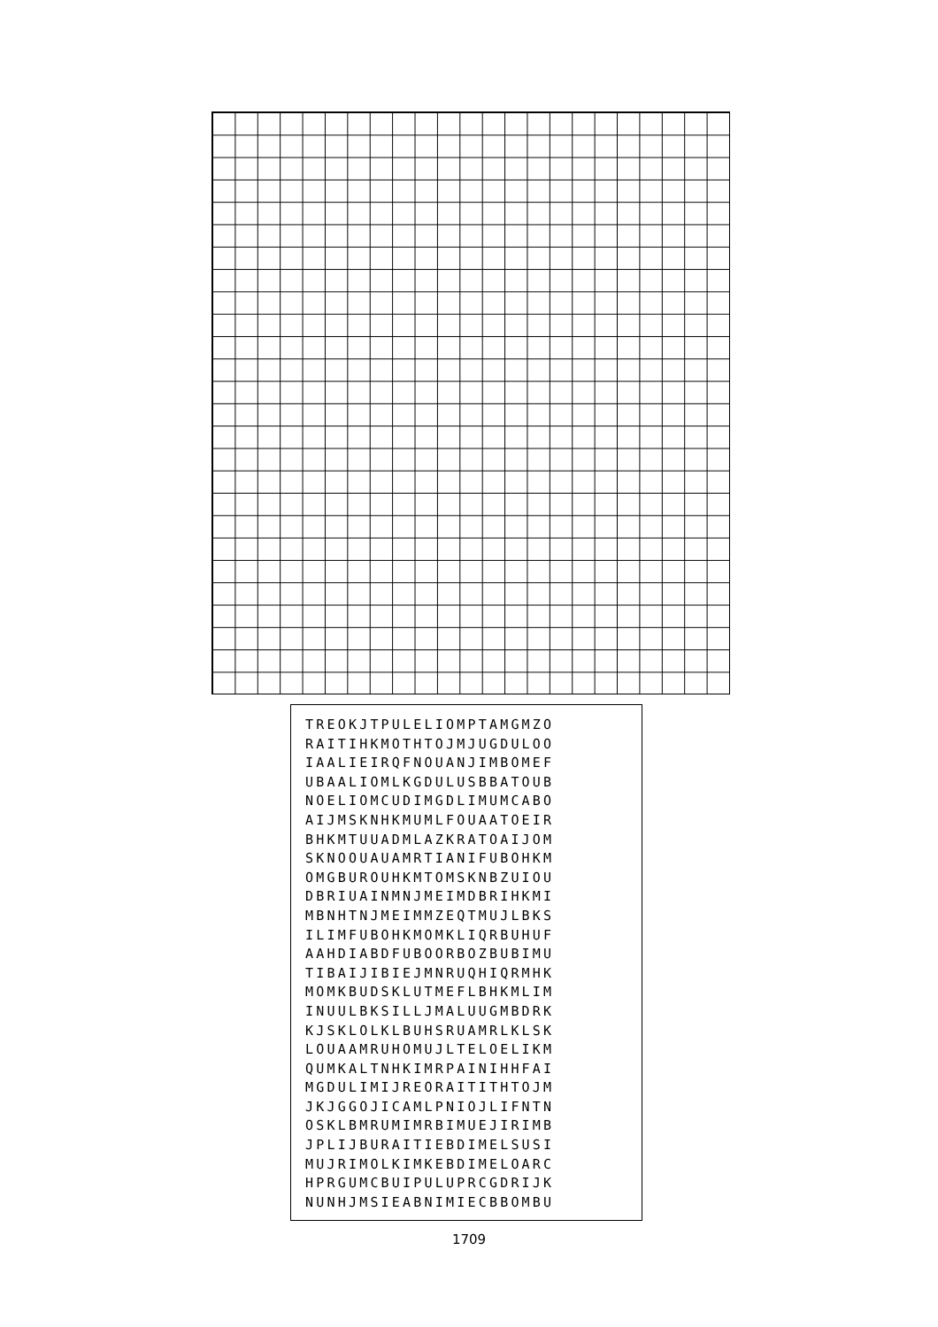TREOKJTPULELIOMPTAMGMZO
RAITIHKMOTHTOJMJUGDULOO
IAALIEIRQFNOUANJIMBOMEF
UBAALIOMLKGDULUSBBATOUB
NOELIOMCUDIMGDLIMUMCABO
AIJMSKNHKMUMLFOUAATOEIR
BHKMTUUADMLAZKRATOAIJOM
SKNOOUAUAMRTIANIFUBOHKM
OMGBUROUHKMTOMSKNBZUIOU
DBRIUAINMNJMEIMDBRIHKMI
MBNHTNJMEIMMZEQTMUJLBKS
ILIMFUBOHKMOMKLIQRBUHUF
AAHDIABDFUBOORBOZBUBIMU
TIBAIJIBIEJMNRUQHIQRMHK
MOMKBUDSKLUTMEFLBHKMLIM
INUULBKSILLJMALUUGMBDRK
KJSKLOLKLBUHSRUAMRLKLSK
LOUAAMRUHOMUJLTELOELIKM
QUMKALTNHKIMRPAINIHHFAI
MGDULIMIJREORAITITHTOJM
JKJGGOJICAMLPNIOJLIFNTN
OSKLBMRUMIMRBIMUEJIRIMB
JPLIJBURAITIEBDIMELSUSI
MUJRIMOLKIMKEBDIMELOARC
HPRGUMCBUIPULUPRCGDRIJK
NUNHJMSIEABNIMIECBBOMBU
1709